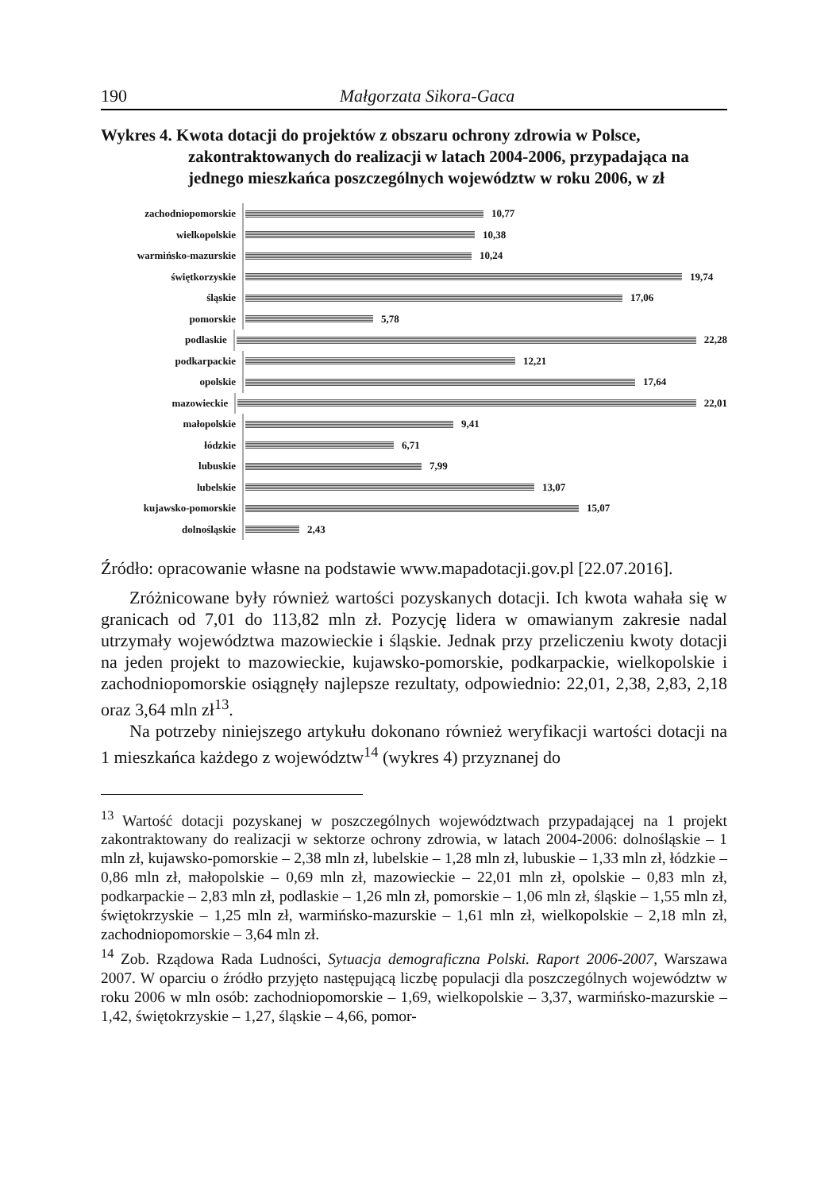190 Małgorzata Sikora-Gaca
Wykres 4. Kwota dotacji do projektów z obszaru ochrony zdrowia w Polsce, zakontraktowanych do realizacji w latach 2004-2006, przypadająca na jednego mieszkańca poszczególnych województw w roku 2006, w zł
zachodniopomorskie
10,77
wielkopolskie
10,38
warmińsko-mazurskie
10,24
świętkorzyskie
19,74
śląskie
17,06
pomorskie
5,78
podlaskie
22,28
podkarpackie
12,21
opolskie
17,64
mazowieckie
22,01
małopolskie
9,41
łódzkie
6,71
lubuskie
7,99
lubelskie
13,07
kujawsko-pomorskie
15,07
dolnośląskie
2,43
Źródło: opracowanie własne na podstawie www.mapadotacji.gov.pl [22.07.2016].
Zróżnicowane były również wartości pozyskanych dotacji. Ich kwota wahała się w granicach od 7,01 do 113,82 mln zł. Pozycję lidera w omawianym zakresie nadal utrzymały województwa mazowieckie i śląskie. Jednak przy przeliczeniu kwoty dotacji na jeden projekt to mazowieckie, kujawsko-pomorskie, podkarpackie, wielkopolskie i zachodniopomorskie osiągnęły najlepsze rezultaty, odpowiednio: 22,01, 2,38, 2,83, 2,18 oraz 3,64 mln zł<sup>13</sup>.
Na potrzeby niniejszego artykułu dokonano również weryfikacji wartości dotacji na 1 mieszkańca każdego z województw<sup>14</sup> (wykres 4) przyznanej do
<sup>13</sup> Wartość dotacji pozyskanej w poszczególnych województwach przypadającej na 1 projekt zakontraktowany do realizacji w sektorze ochrony zdrowia, w latach 2004-2006: dolnośląskie – 1 mln zł, kujawsko-pomorskie – 2,38 mln zł, lubelskie – 1,28 mln zł, lubuskie – 1,33 mln zł, łódzkie – 0,86 mln zł, małopolskie – 0,69 mln zł, mazowieckie – 22,01 mln zł, opolskie – 0,83 mln zł, podkarpackie – 2,83 mln zł, podlaskie – 1,26 mln zł, pomorskie – 1,06 mln zł, śląskie – 1,55 mln zł, świętokrzyskie – 1,25 mln zł, warmińsko-mazurskie – 1,61 mln zł, wielkopolskie – 2,18 mln zł, zachodniopomorskie – 3,64 mln zł.
<sup>14</sup> Zob. Rządowa Rada Ludności, Sytuacja demograficzna Polski. Raport 2006-2007, Warszawa 2007. W oparciu o źródło przyjęto następującą liczbę populacji dla poszczególnych województw w roku 2006 w mln osób: zachodniopomorskie – 1,69, wielkopolskie – 3,37, warmińsko-mazurskie – 1,42, świętokrzyskie – 1,27, śląskie – 4,66, pomor-